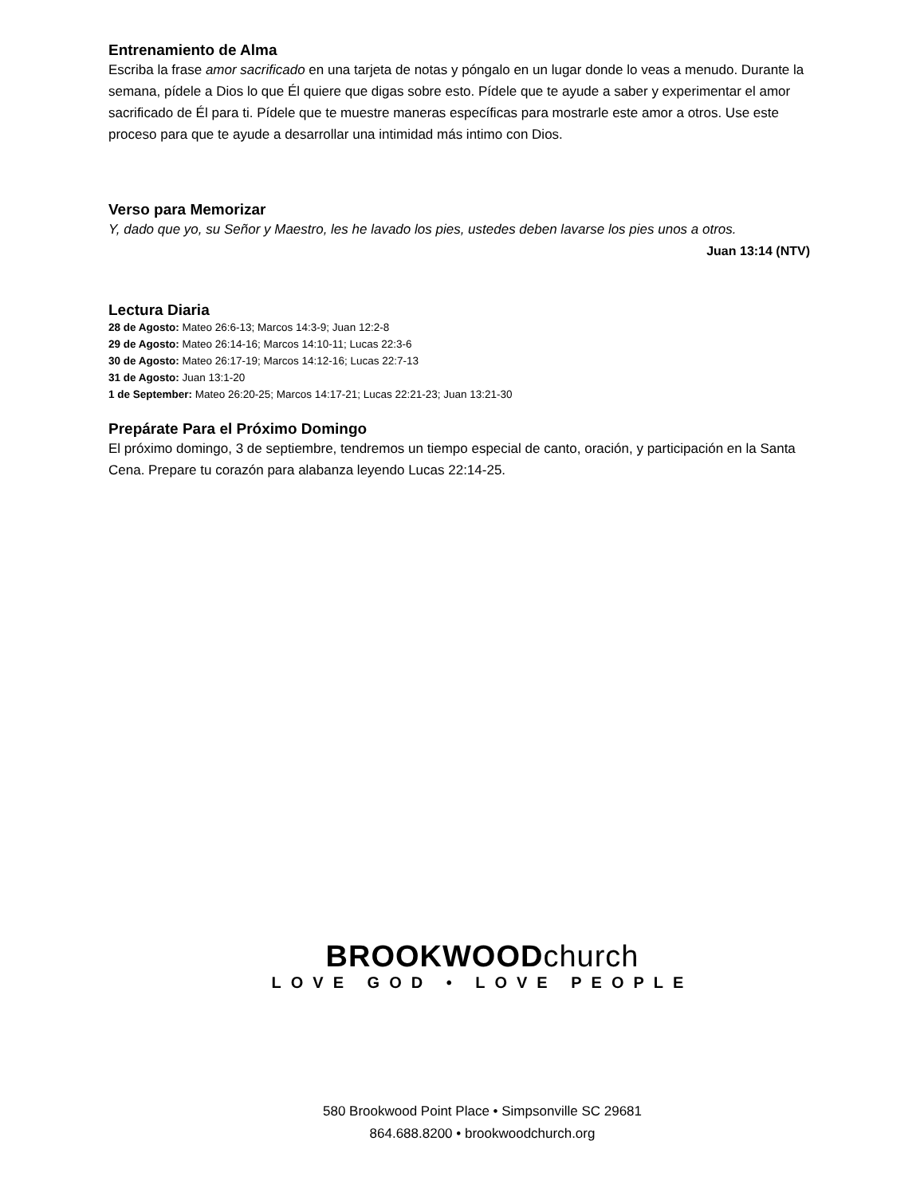Entrenamiento de Alma
Escriba la frase amor sacrificado en una tarjeta de notas y póngalo en un lugar donde lo veas a menudo. Durante la semana, pídele a Dios lo que Él quiere que digas sobre esto. Pídele que te ayude a saber y experimentar el amor sacrificado de Él para ti. Pídele que te muestre maneras específicas para mostrarle este amor a otros. Use este proceso para que te ayude a desarrollar una intimidad más intimo con Dios.
Verso para Memorizar
Y, dado que yo, su Señor y Maestro, les he lavado los pies, ustedes deben lavarse los pies unos a otros.
Juan 13:14 (NTV)
Lectura Diaria
28 de Agosto: Mateo 26:6-13; Marcos 14:3-9; Juan 12:2-8
29 de Agosto: Mateo 26:14-16; Marcos 14:10-11; Lucas 22:3-6
30 de Agosto: Mateo 26:17-19; Marcos 14:12-16; Lucas 22:7-13
31 de Agosto: Juan 13:1-20
1 de September: Mateo 26:20-25; Marcos 14:17-21; Lucas 22:21-23; Juan 13:21-30
Prepárate Para el Próximo Domingo
El próximo domingo, 3 de septiembre, tendremos un tiempo especial de canto, oración, y participación en la Santa Cena. Prepare tu corazón para alabanza leyendo Lucas 22:14-25.
BROOKWOODchurch
LOVE GOD • LOVE PEOPLE
580 Brookwood Point Place • Simpsonville SC 29681
864.688.8200 • brookwoodchurch.org